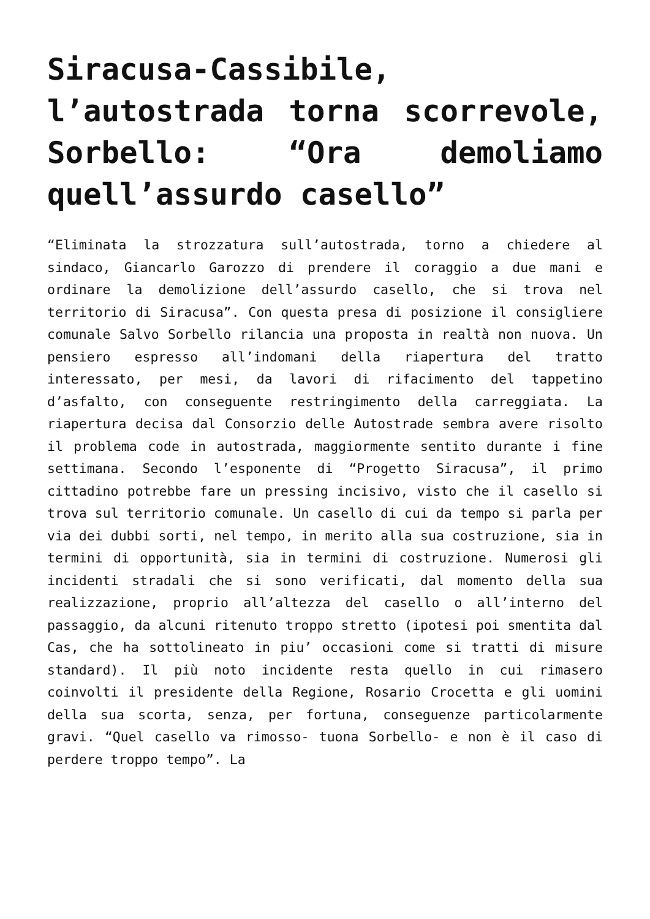Siracusa-Cassibile, l’autostrada torna scorrevole, Sorbello: “Ora demoliamo quell’assurdo casello”
“Eliminata la strozzatura sull’autostrada, torno a chiedere al sindaco, Giancarlo Garozzo di prendere il coraggio a due mani e ordinare la demolizione dell’assurdo casello, che si trova nel territorio di Siracusa”. Con questa presa di posizione il consigliere comunale Salvo Sorbello rilancia una proposta in realtà non nuova. Un pensiero espresso all’indomani della riapertura del tratto interessato, per mesi, da lavori di rifacimento del tappetino d’asfalto, con conseguente restringimento della carreggiata. La riapertura decisa dal Consorzio delle Autostrade sembra avere risolto il problema code in autostrada, maggiormente sentito durante i fine settimana. Secondo l’esponente di “Progetto Siracusa”, il primo cittadino potrebbe fare un pressing incisivo, visto che il casello si trova sul territorio comunale. Un casello di cui da tempo si parla per via dei dubbi sorti, nel tempo, in merito alla sua costruzione, sia in termini di opportunità, sia in termini di costruzione. Numerosi gli incidenti stradali che si sono verificati, dal momento della sua realizzazione, proprio all’altezza del casello o all’interno del passaggio, da alcuni ritenuto troppo stretto (ipotesi poi smentita dal Cas, che ha sottolineato in piu’ occasioni come si tratti di misure standard). Il più noto incidente resta quello in cui rimasero coinvolti il presidente della Regione, Rosario Crocetta e gli uomini della sua scorta, senza, per fortuna, conseguenze particolarmente gravi. “Quel casello va rimosso- tuona Sorbello- e non è il caso di perdere troppo tempo”. La